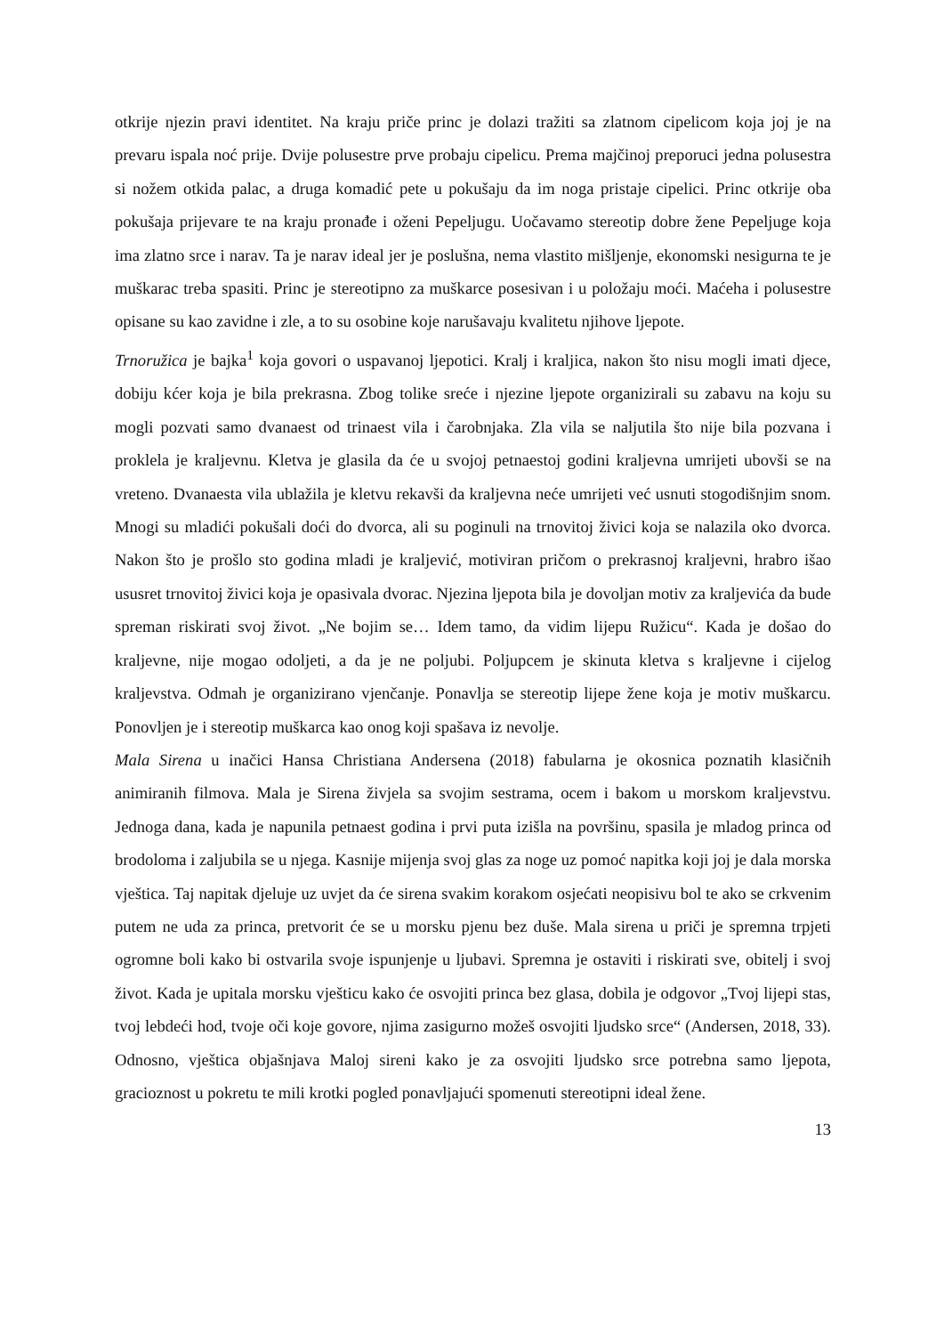otkrije njezin pravi identitet. Na kraju priče princ je dolazi tražiti sa zlatnom cipelicom koja joj je na prevaru ispala noć prije. Dvije polusestre prve probaju cipelicu. Prema majčinoj preporuci jedna polusestra si nožem otkida palac, a druga komadić pete u pokušaju da im noga pristaje cipelici. Princ otkrije oba pokušaja prijevare te na kraju pronađe i oženi Pepeljugu. Uočavamo stereotip dobre žene Pepeljuge koja ima zlatno srce i narav. Ta je narav ideal jer je poslušna, nema vlastito mišljenje, ekonomski nesigurna te je muškarac treba spasiti. Princ je stereotipno za muškarce posesivan i u položaju moći. Maćeha i polusestre opisane su kao zavidne i zle, a to su osobine koje narušavaju kvalitetu njihove ljepote.
Trnoružica je bajka<sup>1</sup> koja govori o uspavanoj ljepotici. Kralj i kraljica, nakon što nisu mogli imati djece, dobiju kćer koja je bila prekrasna. Zbog tolike sreće i njezine ljepote organizirali su zabavu na koju su mogli pozvati samo dvanaest od trinaest vila i čarobnjaka. Zla vila se naljutila što nije bila pozvana i proklela je kraljevnu. Kletva je glasila da će u svojoj petnaestoj godini kraljevna umrijeti ubovši se na vreteno. Dvanaesta vila ublažila je kletvu rekavši da kraljevna neće umrijeti već usnuti stogodišnjim snom. Mnogi su mladići pokušali doći do dvorca, ali su poginuli na trnovitoj živici koja se nalazila oko dvorca. Nakon što je prošlo sto godina mladi je kraljević, motiviran pričom o prekrasnoj kraljevni, hrabro išao ususret trnovitoj živici koja je opasivala dvorac. Njezina ljepota bila je dovoljan motiv za kraljevića da bude spreman riskirati svoj život. „Ne bojim se… Idem tamo, da vidim lijepu Ružicu“. Kada je došao do kraljevne, nije mogao odoljeti, a da je ne poljubi. Poljupcem je skinuta kletva s kraljevne i cijelog kraljevstva. Odmah je organizirano vjenčanje. Ponavlja se stereotip lijepe žene koja je motiv muškarcu. Ponovljen je i stereotip muškarca kao onog koji spašava iz nevolje.
Mala Sirena u inačici Hansa Christiana Andersena (2018) fabularna je okosnica poznatih klasičnih animiranih filmova. Mala je Sirena živjela sa svojim sestrama, ocem i bakom u morskom kraljevstvu. Jednoga dana, kada je napunila petnaest godina i prvi puta izišla na površinu, spasila je mladog princa od brodoloma i zaljubila se u njega. Kasnije mijenja svoj glas za noge uz pomoć napitka koji joj je dala morska vještica. Taj napitak djeluje uz uvjet da će sirena svakim korakom osjećati neopisivu bol te ako se crkvenim putem ne uda za princa, pretvorit će se u morsku pjenu bez duše. Mala sirena u priči je spremna trpjeti ogromne boli kako bi ostvarila svoje ispunjenje u ljubavi. Spremna je ostaviti i riskirati sve, obitelj i svoj život. Kada je upitala morsku vješticu kako će osvojiti princa bez glasa, dobila je odgovor „Tvoj lijepi stas, tvoj lebdeći hod, tvoje oči koje govore, njima zasigurno možeš osvojiti ljudsko srce“ (Andersen, 2018, 33). Odnosno, vještica objašnjava Maloj sireni kako je za osvojiti ljudsko srce potrebna samo ljepota, gracioznost u pokretu te mili krotki pogled ponavljajući spomenuti stereotipni ideal žene.
13